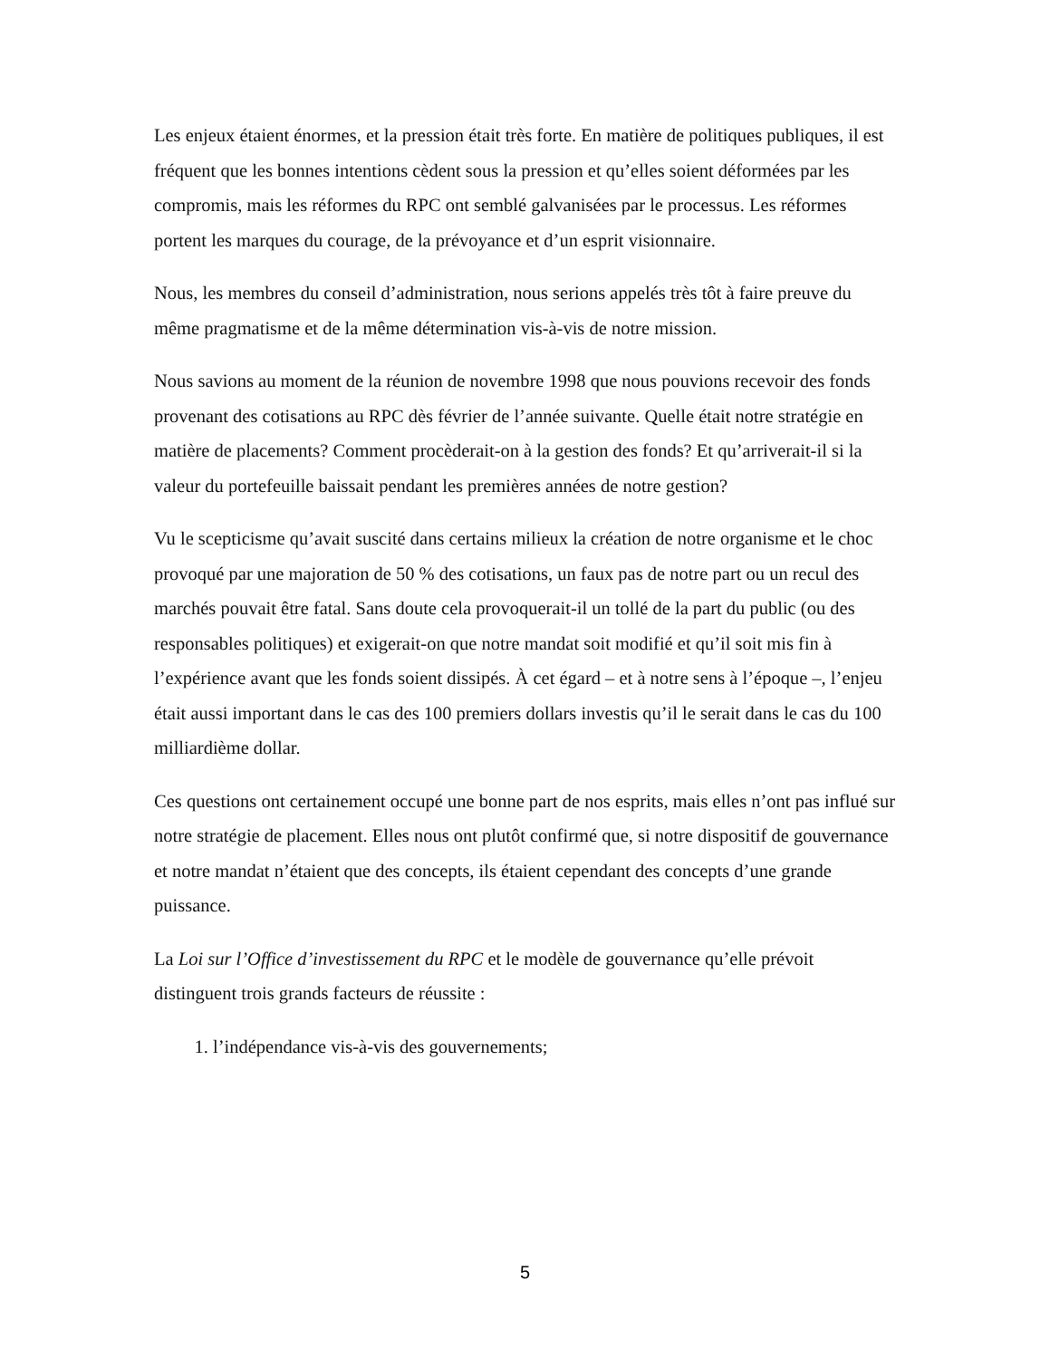Les enjeux étaient énormes, et la pression était très forte. En matière de politiques publiques, il est fréquent que les bonnes intentions cèdent sous la pression et qu’elles soient déformées par les compromis, mais les réformes du RPC ont semblé galvanisées par le processus. Les réformes portent les marques du courage, de la prévoyance et d’un esprit visionnaire.
Nous, les membres du conseil d’administration, nous serions appelés très tôt à faire preuve du même pragmatisme et de la même détermination vis-à-vis de notre mission.
Nous savions au moment de la réunion de novembre 1998 que nous pouvions recevoir des fonds provenant des cotisations au RPC dès février de l’année suivante. Quelle était notre stratégie en matière de placements? Comment procèderait-on à la gestion des fonds? Et qu’arriverait-il si la valeur du portefeuille baissait pendant les premières années de notre gestion?
Vu le scepticisme qu’avait suscité dans certains milieux la création de notre organisme et le choc provoqué par une majoration de 50 % des cotisations, un faux pas de notre part ou un recul des marchés pouvait être fatal. Sans doute cela provoquerait-il un tollé de la part du public (ou des responsables politiques) et exigerait-on que notre mandat soit modifié et qu’il soit mis fin à l’expérience avant que les fonds soient dissipés. À cet égard – et à notre sens à l’époque –, l’enjeu était aussi important dans le cas des 100 premiers dollars investis qu’il le serait dans le cas du 100 milliardième dollar.
Ces questions ont certainement occupé une bonne part de nos esprits, mais elles n’ont pas influé sur notre stratégie de placement. Elles nous ont plutôt confirmé que, si notre dispositif de gouvernance et notre mandat n’étaient que des concepts, ils étaient cependant des concepts d’une grande puissance.
La Loi sur l’Office d’investissement du RPC et le modèle de gouvernance qu’elle prévoit distinguent trois grands facteurs de réussite :
1. l’indépendance vis-à-vis des gouvernements;
5